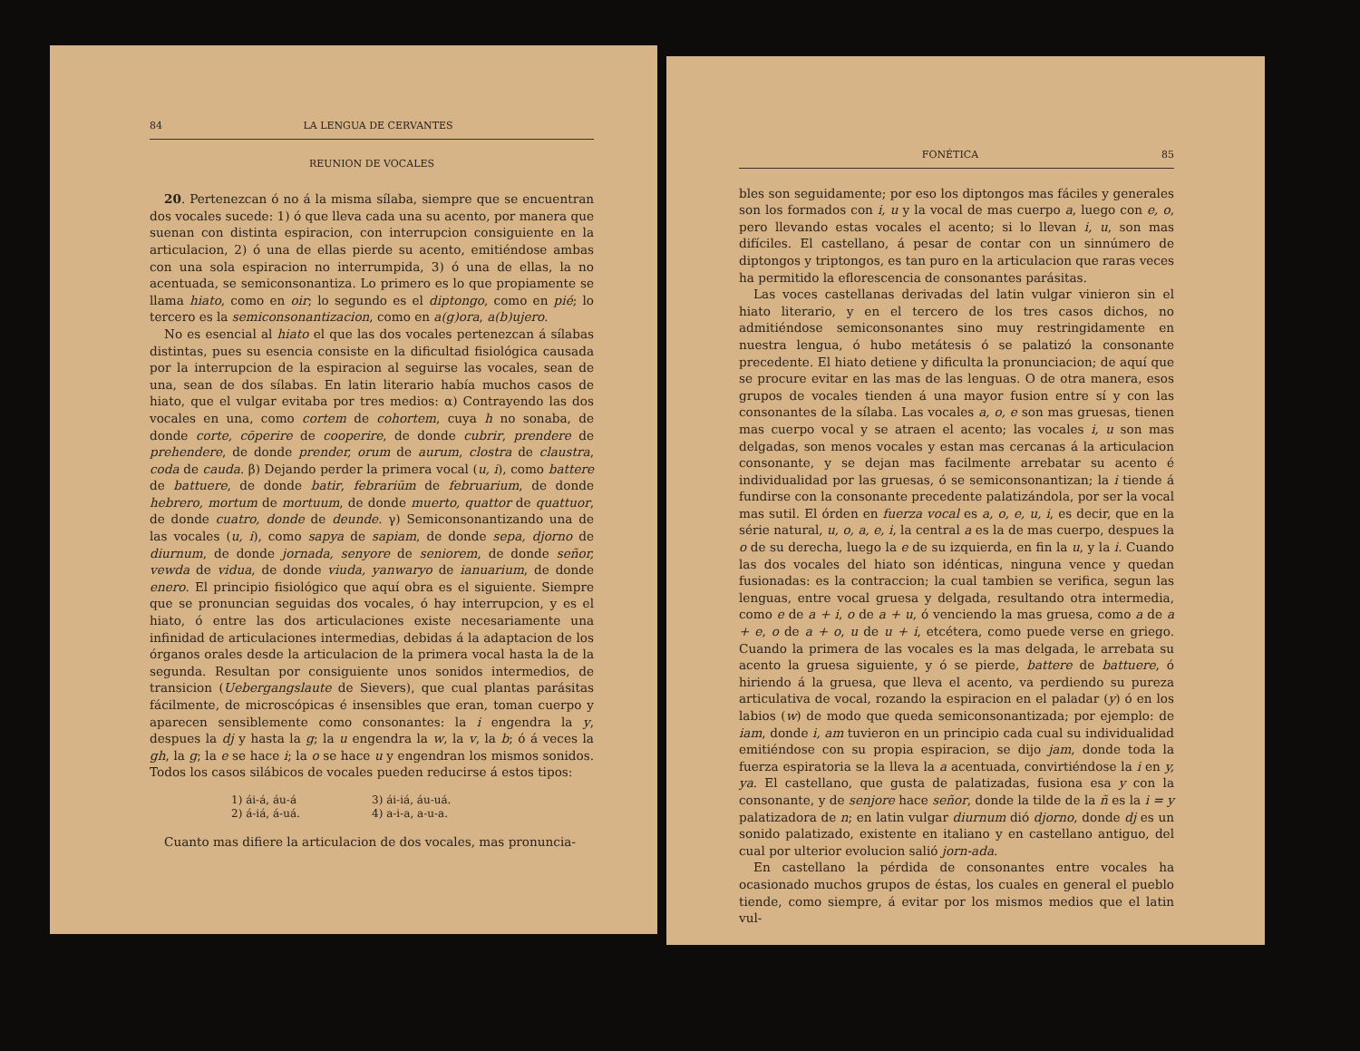84 LA LENGUA DE CERVANTES
REUNION DE VOCALES
20. Pertenezcan ó no á la misma sílaba, siempre que se encuentran dos vocales sucede: 1) ó que lleva cada una su acento, por manera que suenan con distinta espiracion, con interrupcion consiguiente en la articulacion, 2) ó una de ellas pierde su acento, emitiéndose ambas con una sola espiracion no interrumpida, 3) ó una de ellas, la no acentuada, se semiconsonantiza. Lo primero es lo que propiamente se llama hiato, como en oir; lo segundo es el diptongo, como en pié; lo tercero es la semiconsonantizacion, como en a(g)ora, a(b)ujero.
No es esencial al hiato el que las dos vocales pertenezcan á sílabas distintas, pues su esencia consiste en la dificultad fisiológica causada por la interrupcion de la espiracion al seguirse las vocales, sean de una, sean de dos sílabas. En latin literario había muchos casos de hiato, que el vulgar evitaba por tres medios: α) Contrayendo las dos vocales en una, como cortem de cohortem, cuya h no sonaba, de donde corte, cōperire de cooperire, de donde cubrir, prendere de prehendere, de donde prender, orum de aurum, clostra de claustra, coda de cauda. β) Dejando perder la primera vocal (u, i), como battere de battuere, de donde batir, febrariūm de februarium, de donde hebrero, mortum de mortuum, de donde muerto, quattor de quattuor, de donde cuatro, donde de deunde. γ) Semiconsonantizando una de las vocales (u, i), como sapya de sapiam, de donde sepa, djorno de diurnum, de donde jornada, senyore de seniorem, de donde señor, vewda de vidua, de donde viuda, yanwaryo de ianuarium, de donde enero. El principio fisiológico que aquí obra es el siguiente. Siempre que se pronuncian seguidas dos vocales, ó hay interrupcion, y es el hiato, ó entre las dos articulaciones existe necesariamente una infinidad de articulaciones intermedias, debidas á la adaptacion de los órganos orales desde la articulacion de la primera vocal hasta la de la segunda. Resultan por consiguiente unos sonidos intermedios, de transicion (Uebergangslaute de Sievers), que cual plantas parásitas fácilmente, de microscópicas é insensibles que eran, toman cuerpo y aparecen sensiblemente como consonantes: la i engendra la y, despues la dj y hasta la g; la u engendra la w, la v, la b; ó á veces la gh, la g; la e se hace i; la o se hace u y engendran los mismos sonidos. Todos los casos silábicos de vocales pueden reducirse á estos tipos:
1) ái-á, áu-á 3) ái-iá, áu-uá. 2) á-iá, á-uá. 4) a-i-a, a-u-a.
Cuanto mas difiere la articulacion de dos vocales, mas pronuncia-
FONÉTICA 85
bles son seguidamente; por eso los diptongos mas fáciles y generales son los formados con i, u y la vocal de mas cuerpo a, luego con e, o, pero llevando estas vocales el acento; si lo llevan i, u, son mas difíciles. El castellano, á pesar de contar con un sinnúmero de diptongos y triptongos, es tan puro en la articulacion que raras veces ha permitido la eflorescencia de consonantes parásitas.
Las voces castellanas derivadas del latin vulgar vinieron sin el hiato literario, y en el tercero de los tres casos dichos, no admitiéndose semiconsonantes sino muy restringidamente en nuestra lengua, ó hubo metátesis ó se palatizó la consonante precedente. El hiato detiene y dificulta la pronunciacion; de aquí que se procure evitar en las mas de las lenguas. O de otra manera, esos grupos de vocales tienden á una mayor fusion entre sí y con las consonantes de la sílaba. Las vocales a, o, e son mas gruesas, tienen mas cuerpo vocal y se atraen el acento; las vocales i, u son mas delgadas, son menos vocales y estan mas cercanas á la articulacion consonante, y se dejan mas facilmente arrebatar su acento é individualidad por las gruesas, ó se semiconsonantizan; la i tiende á fundirse con la consonante precedente palatizándola, por ser la vocal mas sutil. El órden en fuerza vocal es a, o, e, u, i, es decir, que en la série natural, u, o, a, e, i, la central a es la de mas cuerpo, despues la o de su derecha, luego la e de su izquierda, en fin la u, y la i. Cuando las dos vocales del hiato son idénticas, ninguna vence y quedan fusionadas: es la contraccion; la cual tambien se verifica, segun las lenguas, entre vocal gruesa y delgada, resultando otra intermedia, como e de a + i, o de a + u, ó venciendo la mas gruesa, como a de a + e, o de a + o, u de u + i, etcétera, como puede verse en griego. Cuando la primera de las vocales es la mas delgada, le arrebata su acento la gruesa siguiente, y ó se pierde, battere de battuere, ó hiriendo á la gruesa, que lleva el acento, va perdiendo su pureza articulativa de vocal, rozando la espiracion en el paladar (y) ó en los labios (w) de modo que queda semiconsonantizada; por ejemplo: de iam, donde i, am tuvieron en un principio cada cual su individualidad emitiéndose con su propia espiracion, se dijo jam, donde toda la fuerza espiratoria se la lleva la a acentuada, convirtiéndose la i en y, ya. El castellano, que gusta de palatizadas, fusiona esa y con la consonante, y de senjore hace señor, donde la tilde de la ñ es la i = y palatizadora de n; en latin vulgar diurnum dió djorno, donde dj es un sonido palatizado, existente en italiano y en castellano antiguo, del cual por ulterior evolucion salió jorn-ada.
En castellano la pérdida de consonantes entre vocales ha ocasionado muchos grupos de éstas, los cuales en general el pueblo tiende, como siempre, á evitar por los mismos medios que el latin vul-